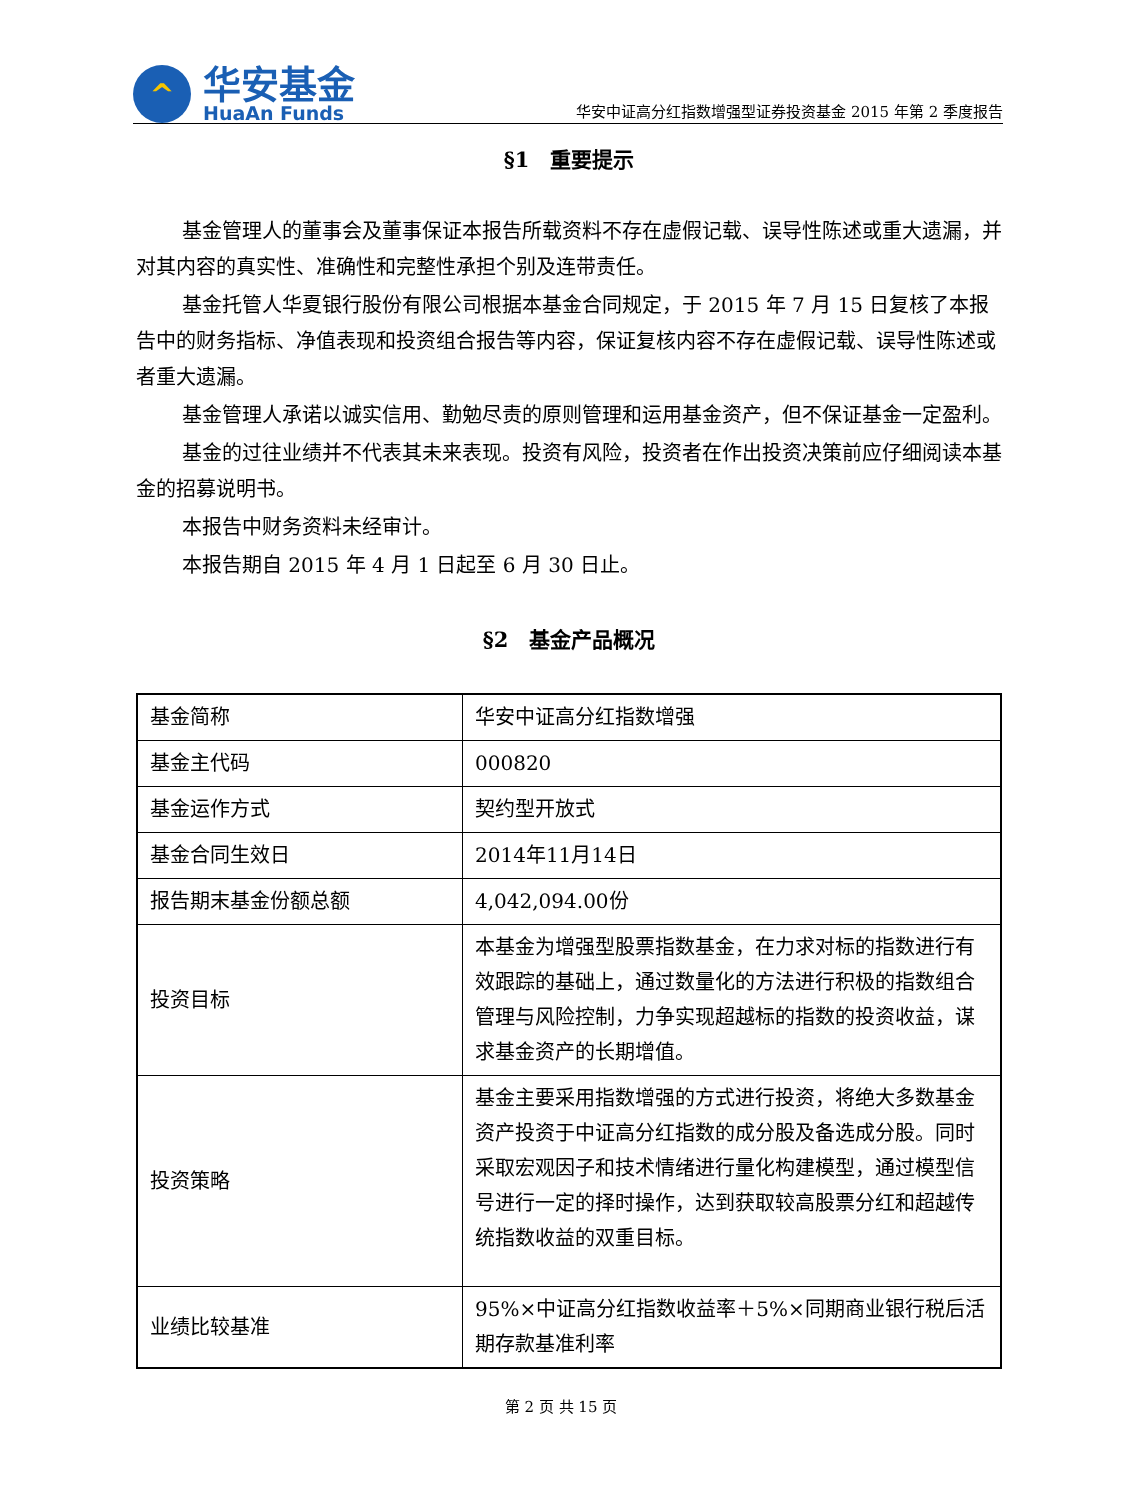^
华安基金
HuaAn Funds
华安中证高分红指数增强型证券投资基金 2015 年第 2 季度报告
§1　重要提示
基金管理人的董事会及董事保证本报告所载资料不存在虚假记载、误导性陈述或重大遗漏，并对其内容的真实性、准确性和完整性承担个别及连带责任。
基金托管人华夏银行股份有限公司根据本基金合同规定，于 2015 年 7 月 15 日复核了本报告中的财务指标、净值表现和投资组合报告等内容，保证复核内容不存在虚假记载、误导性陈述或者重大遗漏。
基金管理人承诺以诚实信用、勤勉尽责的原则管理和运用基金资产，但不保证基金一定盈利。
基金的过往业绩并不代表其未来表现。投资有风险，投资者在作出投资决策前应仔细阅读本基金的招募说明书。
本报告中财务资料未经审计。
本报告期自 2015 年 4 月 1 日起至 6 月 30 日止。
§2　基金产品概况
| 基金简称 | 华安中证高分红指数增强 |
| 基金主代码 | 000820 |
| 基金运作方式 | 契约型开放式 |
| 基金合同生效日 | 2014年11月14日 |
| 报告期末基金份额总额 | 4,042,094.00份 |
| 投资目标 | 本基金为增强型股票指数基金，在力求对标的指数进行有效跟踪的基础上，通过数量化的方法进行积极的指数组合管理与风险控制，力争实现超越标的指数的投资收益，谋求基金资产的长期增值。 |
| 投资策略 | 基金主要采用指数增强的方式进行投资，将绝大多数基金资产投资于中证高分红指数的成分股及备选成分股。同时采取宏观因子和技术情绪进行量化构建模型，通过模型信号进行一定的择时操作，达到获取较高股票分红和超越传统指数收益的双重目标。 |
| 业绩比较基准 | 95%×中证高分红指数收益率＋5%×同期商业银行税后活期存款基准利率 |
第 2 页 共 15 页